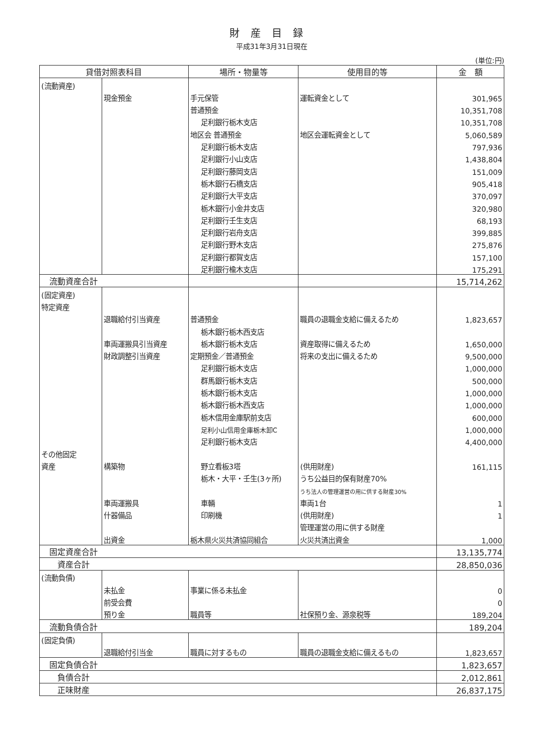財産目録
平成31年3月31日現在
(単位:円)
| 貸借対照表科目 | | 場所・物量等 | 使用目的等 | 金 額 |
| --- | --- | --- | --- | --- |
| (流動資産) | | | | |
| | 現金預金 | 手元保管 | 運転資金として | 301,965 |
| | | 普通預金 | | 10,351,708 |
| | | 足利銀行栃木支店 | | 10,351,708 |
| | | 地区会 普通預金 | 地区会運転資金として | 5,060,589 |
| | | 足利銀行栃木支店 | | 797,936 |
| | | 足利銀行小山支店 | | 1,438,804 |
| | | 足利銀行藤岡支店 | | 151,009 |
| | | 栃木銀行石橋支店 | | 905,418 |
| | | 足利銀行大平支店 | | 370,097 |
| | | 栃木銀行小金井支店 | | 320,980 |
| | | 足利銀行壬生支店 | | 68,193 |
| | | 足利銀行岩舟支店 | | 399,885 |
| | | 足利銀行野木支店 | | 275,876 |
| | | 足利銀行都賀支店 | | 157,100 |
| | | 足利銀行楡木支店 | | 175,291 |
| 流動資産合計 | | | | 15,714,262 |
| (固定資産) | | | | |
| 特定資産 | | | | |
| | 退職給付引当資産 | 普通預金 | 職員の退職金支給に備えるため | 1,823,657 |
| | | 栃木銀行栃木西支店 | | |
| | 車両運搬具引当資産 | 栃木銀行栃木支店 | 資産取得に備えるため | 1,650,000 |
| | 財政調整引当資産 | 定期預金／普通預金 | 将来の支出に備えるため | 9,500,000 |
| | | 足利銀行栃木支店 | | 1,000,000 |
| | | 群馬銀行栃木支店 | | 500,000 |
| | | 栃木銀行栃木支店 | | 1,000,000 |
| | | 栃木銀行栃木西支店 | | 1,000,000 |
| | | 栃木信用金庫駅前支店 | | 600,000 |
| | | 足利小山信用金庫栃木卸C | | 1,000,000 |
| | | 足利銀行栃木支店 | | 4,400,000 |
| その他固定 | | | | |
| 資産 | 構築物 | 野立看板3塔 | (供用財産) | 161,115 |
| | | 栃木・大平・壬生(3ヶ所) | うち公益目的保有財産70% | |
| | | | うち法人の管理運営の用に供する財産30% | |
| | 車両運搬具 | 車輛 | 車両1台 | 1 |
| | 什器備品 | 印刷機 | (供用財産) | 1 |
| | | | 管理運営の用に供する財産 | |
| | 出資金 | 栃木県火災共済協同組合 | 火災共済出資金 | 1,000 |
| 固定資産合計 | | | | 13,135,774 |
| 資産合計 | | | | 28,850,036 |
| (流動負債) | | | | |
| | 未払金 | 事業に係る未払金 | | 0 |
| | 前受会費 | | | 0 |
| | 預り金 | 職員等 | 社保預り金、源泉税等 | 189,204 |
| 流動負債合計 | | | | 189,204 |
| (固定負債) | | | | |
| | 退職給付引当金 | 職員に対するもの | 職員の退職金支給に備えるもの | 1,823,657 |
| 固定負債合計 | | | | 1,823,657 |
| 負債合計 | | | | 2,012,861 |
| 正味財産 | | | | 26,837,175 |